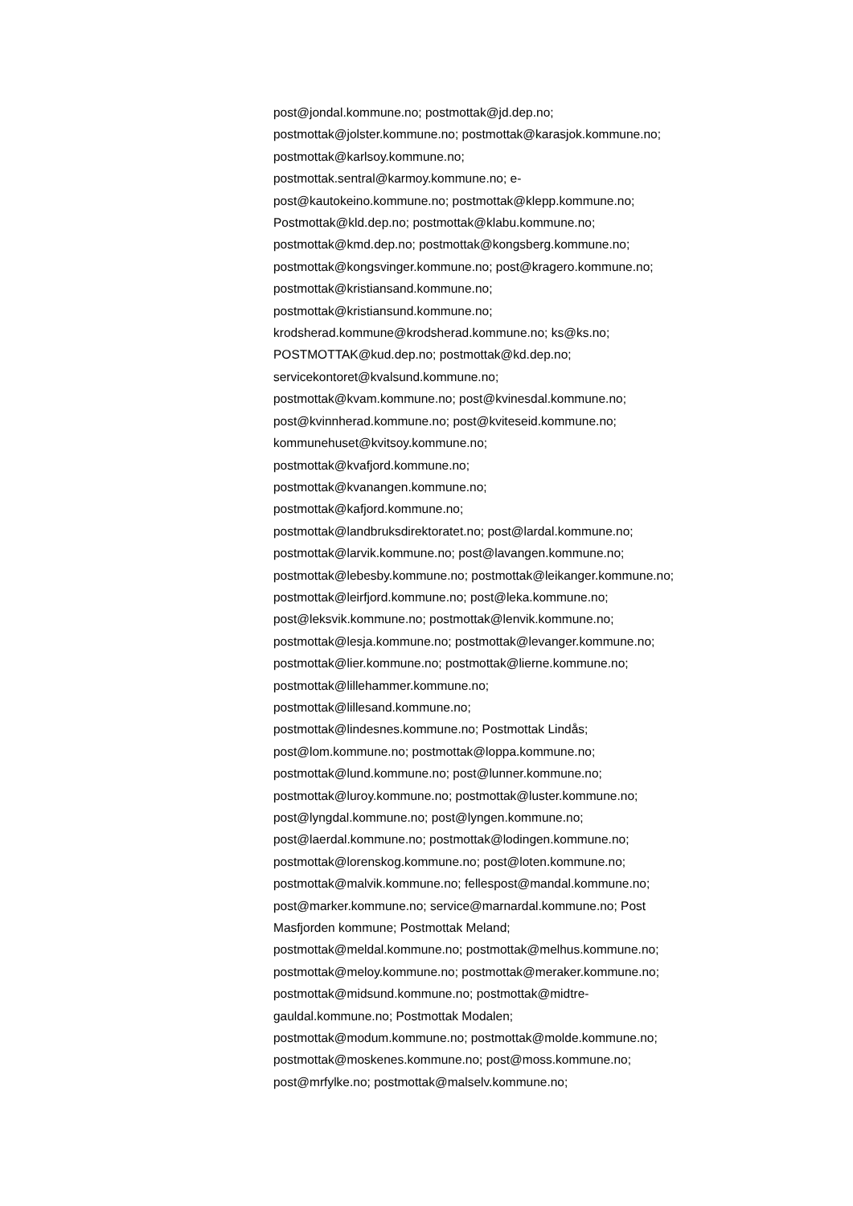post@jondal.kommune.no; postmottak@jd.dep.no;
postmottak@jolster.kommune.no; postmottak@karasjok.kommune.no;
postmottak@karlsoy.kommune.no;
postmottak.sentral@karmoy.kommune.no; e-
post@kautokeino.kommune.no; postmottak@klepp.kommune.no;
Postmottak@kld.dep.no; postmottak@klabu.kommune.no;
postmottak@kmd.dep.no; postmottak@kongsberg.kommune.no;
postmottak@kongsvinger.kommune.no; post@kragero.kommune.no;
postmottak@kristiansand.kommune.no;
postmottak@kristiansund.kommune.no;
krodsherad.kommune@krodsherad.kommune.no; ks@ks.no;
POSTMOTTAK@kud.dep.no; postmottak@kd.dep.no;
servicekontoret@kvalsund.kommune.no;
postmottak@kvam.kommune.no; post@kvinesdal.kommune.no;
post@kvinnherad.kommune.no; post@kviteseid.kommune.no;
kommunehuset@kvitsoy.kommune.no;
postmottak@kvafjord.kommune.no;
postmottak@kvanangen.kommune.no;
postmottak@kafjord.kommune.no;
postmottak@landbruksdirektoratet.no; post@lardal.kommune.no;
postmottak@larvik.kommune.no; post@lavangen.kommune.no;
postmottak@lebesby.kommune.no; postmottak@leikanger.kommune.no;
postmottak@leirfjord.kommune.no; post@leka.kommune.no;
post@leksvik.kommune.no; postmottak@lenvik.kommune.no;
postmottak@lesja.kommune.no; postmottak@levanger.kommune.no;
postmottak@lier.kommune.no; postmottak@lierne.kommune.no;
postmottak@lillehammer.kommune.no;
postmottak@lillesand.kommune.no;
postmottak@lindesnes.kommune.no; Postmottak Lindås;
post@lom.kommune.no; postmottak@loppa.kommune.no;
postmottak@lund.kommune.no; post@lunner.kommune.no;
postmottak@luroy.kommune.no; postmottak@luster.kommune.no;
post@lyngdal.kommune.no; post@lyngen.kommune.no;
post@laerdal.kommune.no; postmottak@lodingen.kommune.no;
postmottak@lorenskog.kommune.no; post@loten.kommune.no;
postmottak@malvik.kommune.no; fellespost@mandal.kommune.no;
post@marker.kommune.no; service@marnardal.kommune.no; Post
Masfjorden kommune; Postmottak Meland;
postmottak@meldal.kommune.no; postmottak@melhus.kommune.no;
postmottak@meloy.kommune.no; postmottak@meraker.kommune.no;
postmottak@midsund.kommune.no; postmottak@midtre-
gauldal.kommune.no; Postmottak Modalen;
postmottak@modum.kommune.no; postmottak@molde.kommune.no;
postmottak@moskenes.kommune.no; post@moss.kommune.no;
post@mrfylke.no; postmottak@malselv.kommune.no;